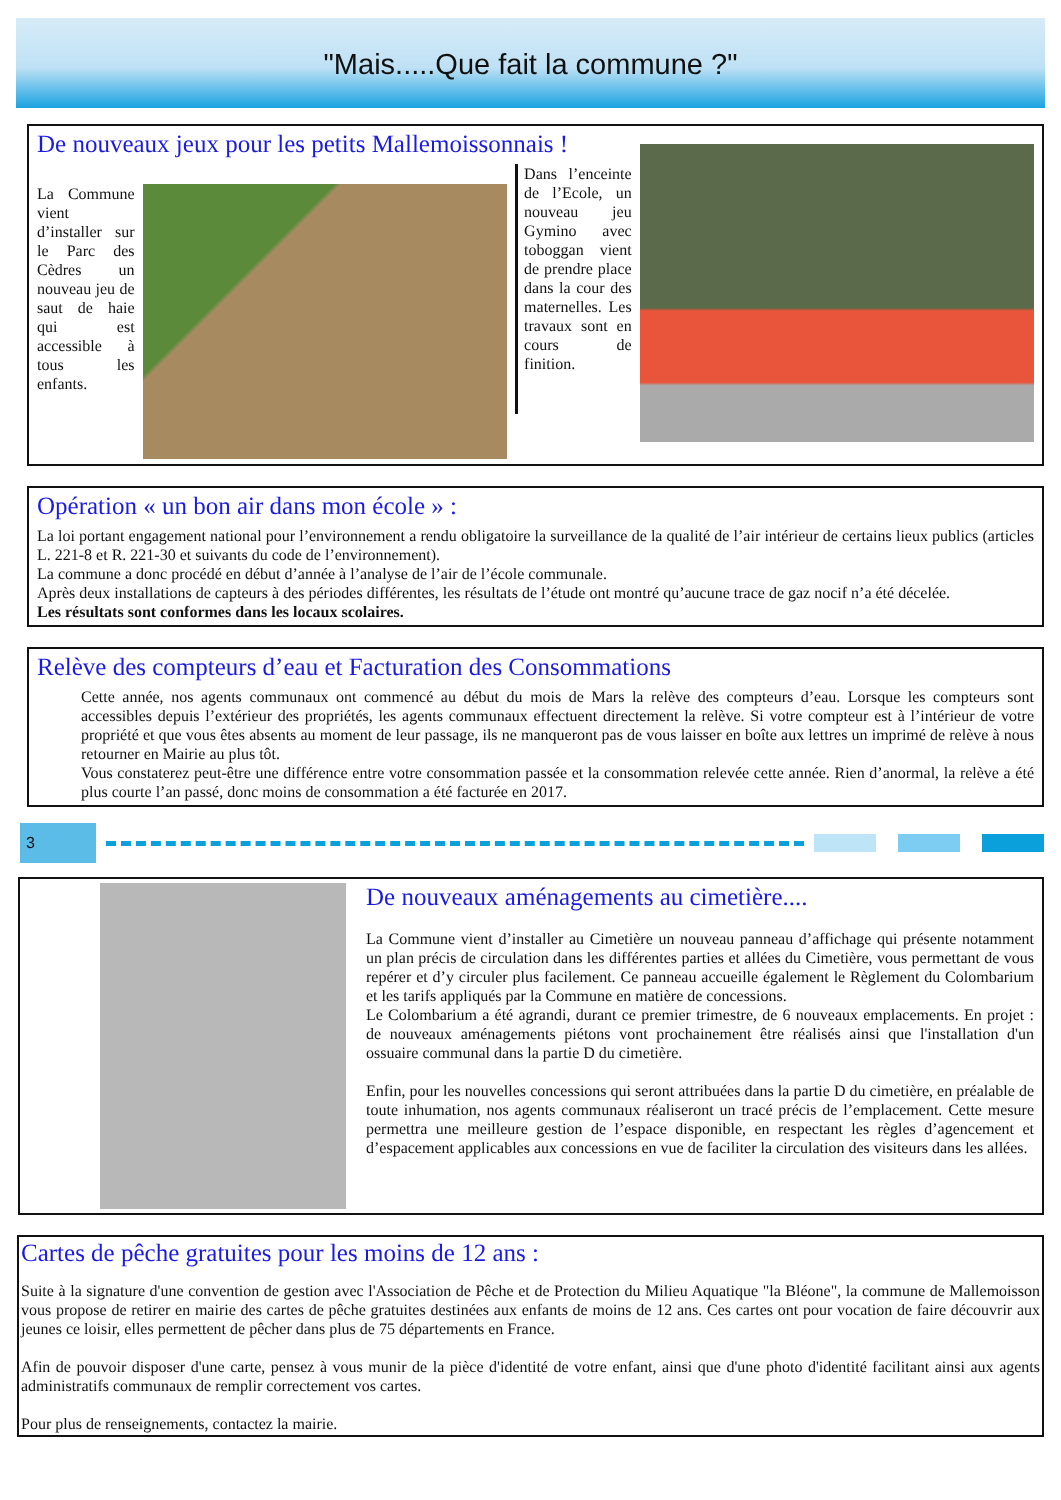"Mais.....Que fait la commune ?"
De nouveaux jeux pour les petits Mallemoissonnais !
La Commune vient d’installer sur le Parc des Cèdres un nouveau jeu de saut de haie qui est accessible à tous les enfants.
Dans l’enceinte de l’Ecole, un nouveau jeu Gymino avec toboggan vient de prendre place dans la cour des maternelles. Les travaux sont en cours de finition.
Opération « un bon air dans mon école » :
La loi portant engagement national pour l’environnement a rendu obligatoire la surveillance de la qualité de l’air intérieur de certains lieux publics (articles L. 221-8 et R. 221-30 et suivants du code de l’environnement).
La commune a donc procédé en début d’année à l’analyse de l’air de l’école communale.
Après deux installations de capteurs à des périodes différentes, les résultats de l’étude ont montré qu’aucune trace de gaz nocif n’a été décelée.
Les résultats sont conformes dans les locaux scolaires.
Relève des compteurs d’eau et Facturation des Consommations
Cette année, nos agents communaux ont commencé au début du mois de Mars la relève des compteurs d’eau. Lorsque les compteurs sont accessibles depuis l’extérieur des propriétés, les agents communaux effectuent directement la relève. Si votre compteur est à l’intérieur de votre propriété et que vous êtes absents au moment de leur passage, ils ne manqueront pas de vous laisser en boîte aux lettres un imprimé de relève à nous retourner en Mairie au plus tôt.
Vous constaterez peut-être une différence entre votre consommation passée et la consommation relevée cette année. Rien d’anormal, la relève a été plus courte l’an passé, donc moins de consommation a été facturée en 2017.
3
De nouveaux aménagements au cimetière....
La Commune vient d’installer au Cimetière un nouveau panneau d’affichage qui présente notamment un plan précis de circulation dans les différentes parties et allées du Cimetière, vous permettant de vous repérer et d’y circuler plus facilement. Ce panneau accueille également le Règlement du Colombarium et les tarifs appliqués par la Commune en matière de concessions.
Le Colombarium a été agrandi, durant ce premier trimestre, de 6 nouveaux emplacements. En projet : de nouveaux aménagements piétons vont prochainement être réalisés ainsi que l'installation d'un ossuaire communal dans la partie D du cimetière.
Enfin, pour les nouvelles concessions qui seront attribuées dans la partie D du cimetière, en préalable de toute inhumation, nos agents communaux réaliseront un tracé précis de l’emplacement. Cette mesure permettra une meilleure gestion de l’espace disponible, en respectant les règles d’agencement et d’espacement applicables aux concessions en vue de faciliter la circulation des visiteurs dans les allées.
Cartes de pêche gratuites pour les moins de 12 ans :
Suite à la signature d'une convention de gestion avec l'Association de Pêche et de Protection du Milieu Aquatique "la Bléone", la commune de Mallemoisson vous propose de retirer en mairie des cartes de pêche gratuites destinées aux enfants de moins de 12 ans. Ces cartes ont pour vocation de faire découvrir aux jeunes ce loisir, elles permettent de pêcher dans plus de 75 départements en France.
Afin de pouvoir disposer d'une carte, pensez à vous munir de la pièce d'identité de votre enfant, ainsi que d'une photo d'identité facilitant ainsi aux agents administratifs communaux de remplir correctement vos cartes.
Pour plus de renseignements, contactez la mairie.